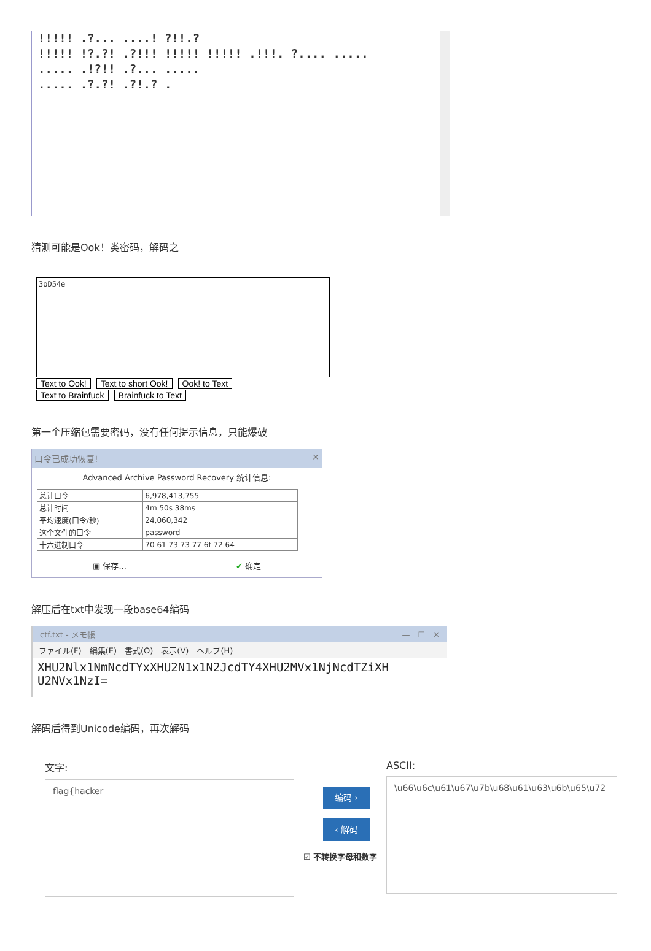!!!!! .?... ....! ?!!.?
!!!!! !?.?! .?!!! !!!!! !!!!! .!!!. ?.... .....
..... .!?!! .?... .....
..... .?.?! .?!.? .
猜测可能是Ook！类密码，解码之
3oD54e
Text to Ook! Text to short Ook! Ook! to Text
Text to Brainfuck Brainfuck to Text
第一个压缩包需要密码，没有任何提示信息，只能爆破
口令已成功恢复! ✕
Advanced Archive Password Recovery 统计信息:
| 总计口令 | 6,978,413,755 |
| 总计时间 | 4m 50s 38ms |
| 平均速度(口令/秒) | 24,060,342 |
| 这个文件的口令 | password |
| 十六进制口令 | 70 61 73 73 77 6f 72 64 |
▣ 保存... ✔ 确定
解压后在txt中发现一段base64编码
ctf.txt - メモ帳 —　☐　✕
ファイル(F)　編集(E)　書式(O)　表示(V)　ヘルプ(H)
XHU2Nlx1NmNcdTYxXHU2N1x1N2JcdTY4XHU2MVx1NjNcdTZiXH
U2NVx1NzI=
解码后得到Unicode编码，再次解码
文字:
flag{hacker
编码 ›
‹ 解码
☑ 不转换字母和数字
ASCII:
\u66\u6c\u61\u67\u7b\u68\u61\u63\u6b\u65\u72